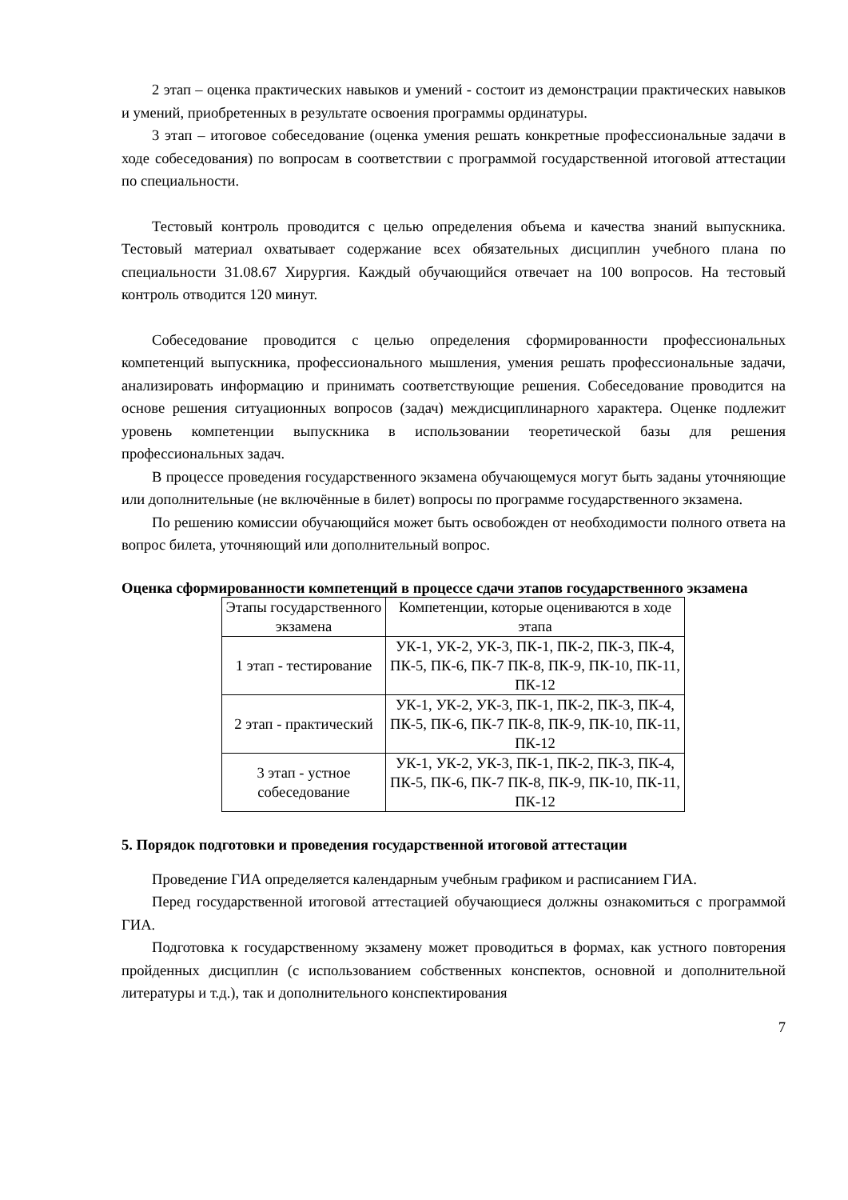2 этап – оценка практических навыков и умений - состоит из демонстрации практических навыков и умений, приобретенных в результате освоения программы ординатуры.
3 этап – итоговое собеседование (оценка умения решать конкретные профессиональные задачи в ходе собеседования) по вопросам в соответствии с программой государственной итоговой аттестации по специальности.
Тестовый контроль проводится с целью определения объема и качества знаний выпускника. Тестовый материал охватывает содержание всех обязательных дисциплин учебного плана по специальности 31.08.67 Хирургия. Каждый обучающийся отвечает на 100 вопросов. На тестовый контроль отводится 120 минут.
Собеседование проводится с целью определения сформированности профессиональных компетенций выпускника, профессионального мышления, умения решать профессиональные задачи, анализировать информацию и принимать соответствующие решения. Собеседование проводится на основе решения ситуационных вопросов (задач) междисциплинарного характера. Оценке подлежит уровень компетенции выпускника в использовании теоретической базы для решения профессиональных задач.
В процессе проведения государственного экзамена обучающемуся могут быть заданы уточняющие или дополнительные (не включённые в билет) вопросы по программе государственного экзамена.
По решению комиссии обучающийся может быть освобожден от необходимости полного ответа на вопрос билета, уточняющий или дополнительный вопрос.
Оценка сформированности компетенций в процессе сдачи этапов государственного экзамена
| Этапы государственного экзамена | Компетенции, которые оцениваются в ходе этапа |
| 1 этап - тестирование | УК-1, УК-2, УК-3, ПК-1, ПК-2, ПК-3, ПК-4, ПК-5, ПК-6, ПК-7 ПК-8, ПК-9, ПК-10, ПК-11, ПК-12 |
| 2 этап - практический | УК-1, УК-2, УК-3, ПК-1, ПК-2, ПК-3, ПК-4, ПК-5, ПК-6, ПК-7 ПК-8, ПК-9, ПК-10, ПК-11, ПК-12 |
| 3 этап - устное собеседование | УК-1, УК-2, УК-3, ПК-1, ПК-2, ПК-3, ПК-4, ПК-5, ПК-6, ПК-7 ПК-8, ПК-9, ПК-10, ПК-11, ПК-12 |
5. Порядок подготовки и проведения государственной итоговой аттестации
Проведение ГИА определяется календарным учебным графиком и расписанием ГИА.
Перед государственной итоговой аттестацией обучающиеся должны ознакомиться с программой ГИА.
Подготовка к государственному экзамену может проводиться в формах, как устного повторения пройденных дисциплин (с использованием собственных конспектов, основной и дополнительной литературы и т.д.), так и дополнительного конспектирования
7